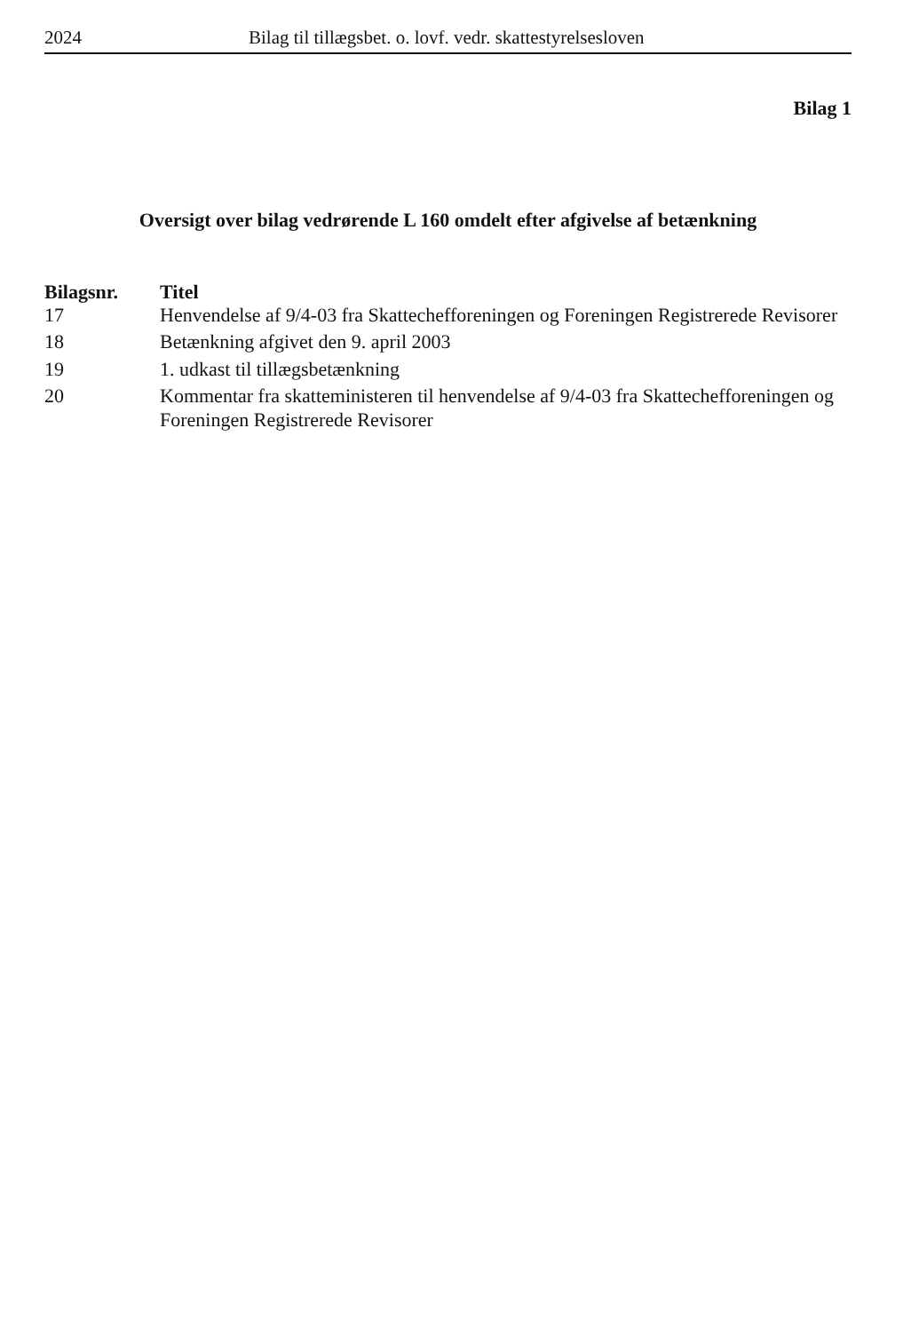2024 Bilag til tillægsbet. o. lovf. vedr. skattestyrelsesloven
Bilag 1
Oversigt over bilag vedrørende L 160 omdelt efter afgivelse af betænkning
| Bilagsnr. | Titel |
| --- | --- |
| 17 | Henvendelse af 9/4-03 fra Skattechefforeningen og Foreningen Registrerede Revisorer |
| 18 | Betænkning afgivet den 9. april 2003 |
| 19 | 1. udkast til tillægsbetænkning |
| 20 | Kommentar fra skatteministeren til henvendelse af 9/4-03 fra Skattechefforeningen og Foreningen Registrerede Revisorer |